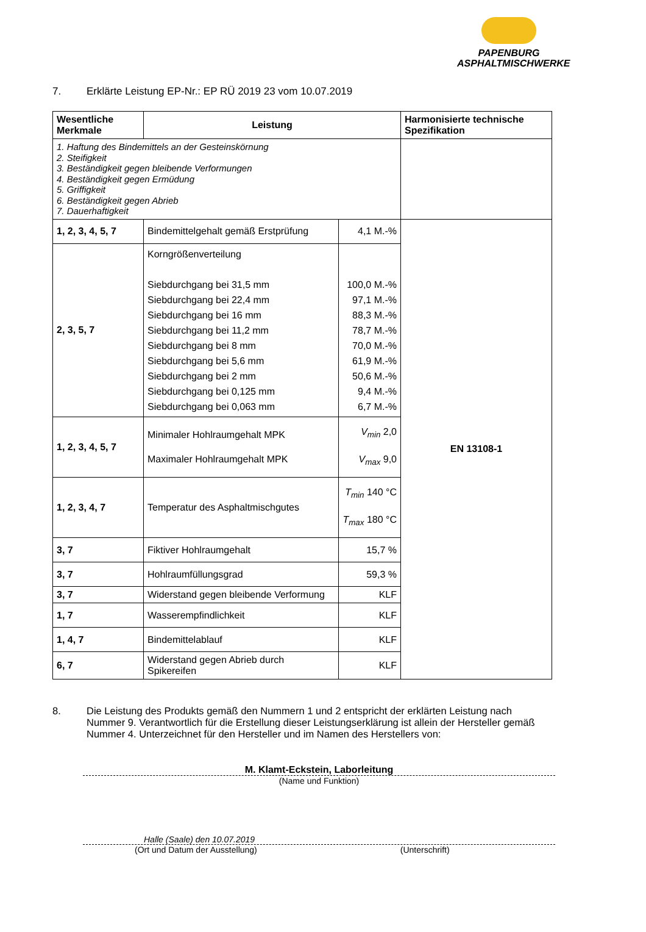PAPENBURG
ASPHALTMISCHWERKE
7. Erklärte Leistung EP-Nr.: EP RÜ 2019 23 vom 10.07.2019
| Wesentliche Merkmale | Leistung | | Harmonisierte technische Spezifikation |
| --- | --- | --- | --- |
| 1. Haftung des Bindemittels an der Gesteinskörnung 2. Steifigkeit 3. Beständigkeit gegen bleibende Verformungen 4. Beständigkeit gegen Ermüdung 5. Griffigkeit 6. Beständigkeit gegen Abrieb 7. Dauerhaftigkeit | | | |
| 1, 2, 3, 4, 5, 7 | Bindemittelgehalt gemäß Erstprüfung | 4,1 M.-% | EN 13108-1 |
| 2, 3, 5, 7 | Korngrößenverteilung Siebdurchgang bei 31,5 mm Siebdurchgang bei 22,4 mm Siebdurchgang bei 16 mm Siebdurchgang bei 11,2 mm Siebdurchgang bei 8 mm Siebdurchgang bei 5,6 mm Siebdurchgang bei 2 mm Siebdurchgang bei 0,125 mm Siebdurchgang bei 0,063 mm | 100,0 M.-% 97,1 M.-% 88,3 M.-% 78,7 M.-% 70,0 M.-% 61,9 M.-% 50,6 M.-% 9,4 M.-% 6,7 M.-% | |
| 1, 2, 3, 4, 5, 7 | Minimaler Hohlraumgehalt MPK Maximaler Hohlraumgehalt MPK | V<sub>min</sub> 2,0 V<sub>max</sub> 9,0 | |
| 1, 2, 3, 4, 7 | Temperatur des Asphaltmischgutes | T<sub>min</sub> 140 °C T<sub>max</sub> 180 °C | |
| 3, 7 | Fiktiver Hohlraumgehalt | 15,7 % | |
| 3, 7 | Hohlraumfüllungsgrad | 59,3 % | |
| 3, 7 | Widerstand gegen bleibende Verformung | KLF | |
| 1, 7 | Wasserempfindlichkeit | KLF | |
| 1, 4, 7 | Bindemittelablauf | KLF | |
| 6, 7 | Widerstand gegen Abrieb durch Spikereifen | KLF | |
8. Die Leistung des Produkts gemäß den Nummern 1 und 2 entspricht der erklärten Leistung nach Nummer 9. Verantwortlich für die Erstellung dieser Leistungserklärung ist allein der Hersteller gemäß Nummer 4. Unterzeichnet für den Hersteller und im Namen des Herstellers von:
M. Klamt-Eckstein, Laborleitung
(Name und Funktion)
Halle (Saale) den 10.07.2019
(Ort und Datum der Ausstellung) (Unterschrift)